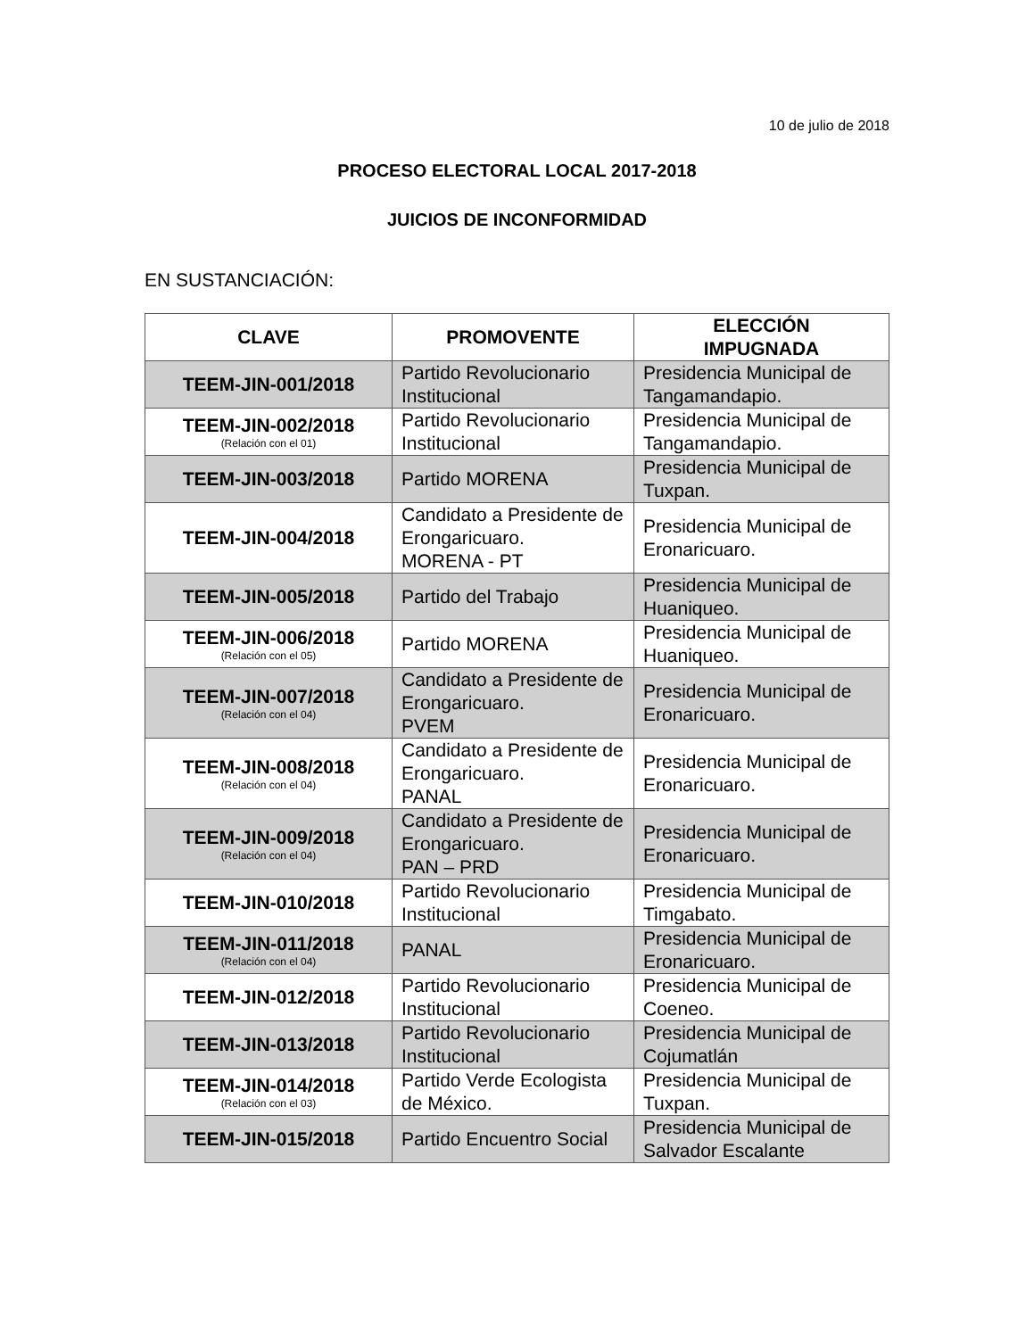10 de julio de 2018
PROCESO ELECTORAL LOCAL 2017-2018
JUICIOS DE INCONFORMIDAD
EN SUSTANCIACIÓN:
| CLAVE | PROMOVENTE | ELECCIÓN IMPUGNADA |
| --- | --- | --- |
| TEEM-JIN-001/2018 | Partido Revolucionario Institucional | Presidencia Municipal de Tangamandapio. |
| TEEM-JIN-002/2018 (Relación con el 01) | Partido Revolucionario Institucional | Presidencia Municipal de Tangamandapio. |
| TEEM-JIN-003/2018 | Partido MORENA | Presidencia Municipal de Tuxpan. |
| TEEM-JIN-004/2018 | Candidato a Presidente de Erongaricuaro. MORENA - PT | Presidencia Municipal de Eronaricuaro. |
| TEEM-JIN-005/2018 | Partido del Trabajo | Presidencia Municipal de Huaniqueo. |
| TEEM-JIN-006/2018 (Relación con el 05) | Partido MORENA | Presidencia Municipal de Huaniqueo. |
| TEEM-JIN-007/2018 (Relación con el 04) | Candidato a Presidente de Erongaricuaro. PVEM | Presidencia Municipal de Eronaricuaro. |
| TEEM-JIN-008/2018 (Relación con el 04) | Candidato a Presidente de Erongaricuaro. PANAL | Presidencia Municipal de Eronaricuaro. |
| TEEM-JIN-009/2018 (Relación con el 04) | Candidato a Presidente de Erongaricuaro. PAN – PRD | Presidencia Municipal de Eronaricuaro. |
| TEEM-JIN-010/2018 | Partido Revolucionario Institucional | Presidencia Municipal de Timgabato. |
| TEEM-JIN-011/2018 (Relación con el 04) | PANAL | Presidencia Municipal de Eronaricuaro. |
| TEEM-JIN-012/2018 | Partido Revolucionario Institucional | Presidencia Municipal de Coeneo. |
| TEEM-JIN-013/2018 | Partido Revolucionario Institucional | Presidencia Municipal de Cojumatlán |
| TEEM-JIN-014/2018 (Relación con el 03) | Partido Verde Ecologista de México. | Presidencia Municipal de Tuxpan. |
| TEEM-JIN-015/2018 | Partido Encuentro Social | Presidencia Municipal de Salvador Escalante |